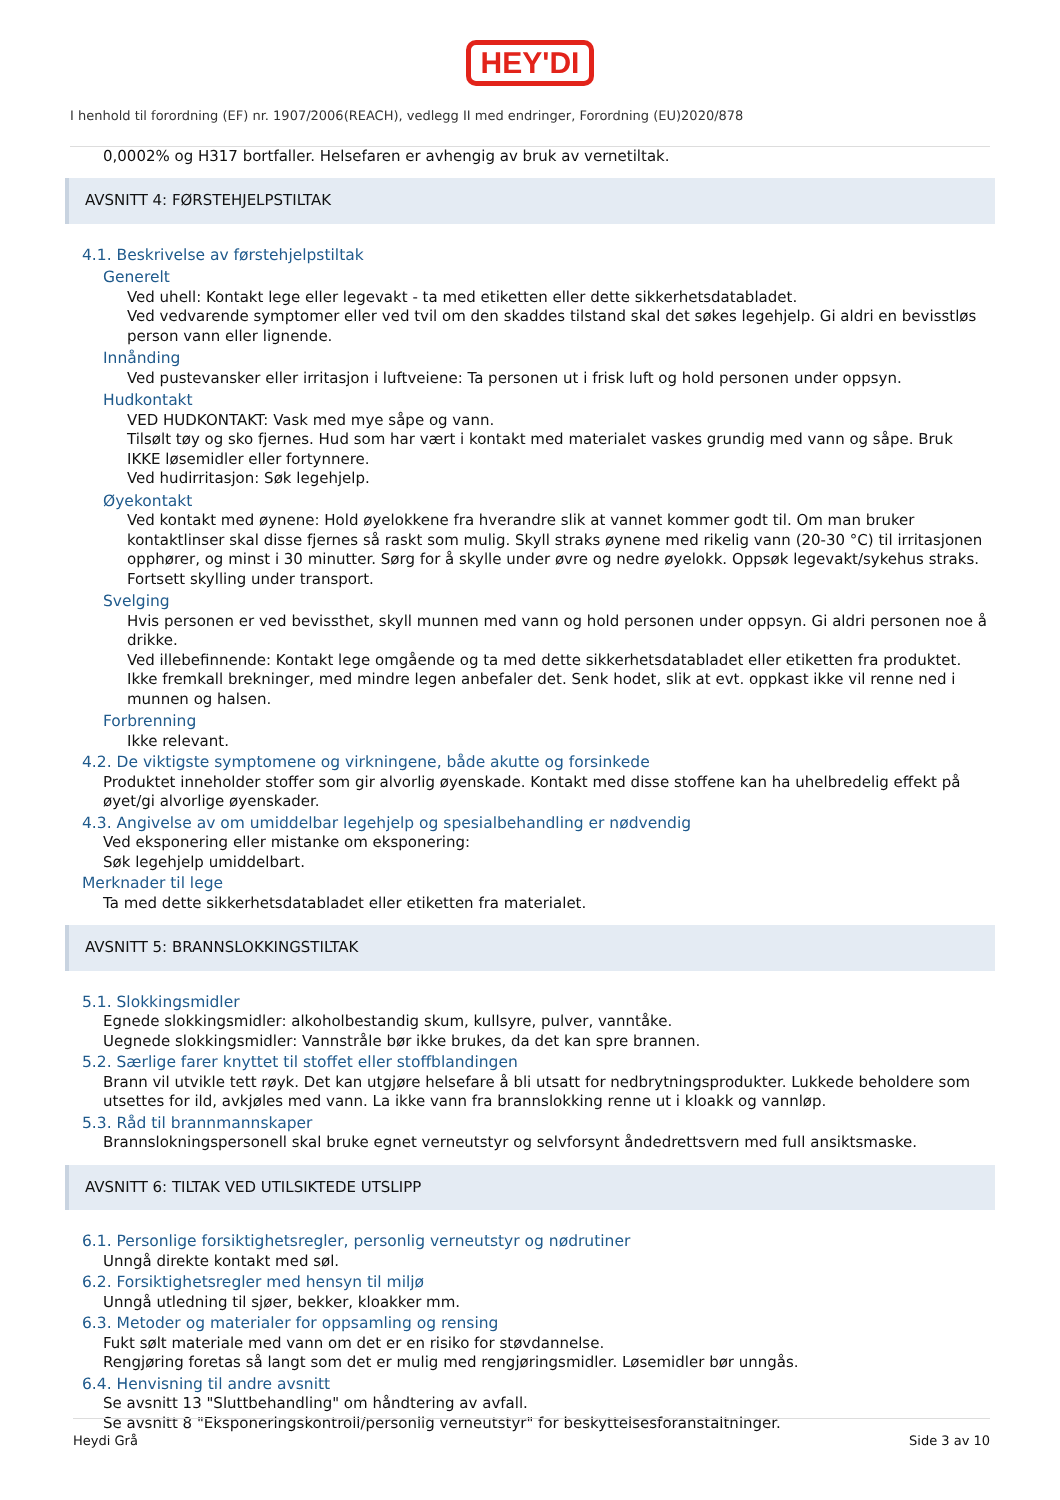HEY'DI
I henhold til forordning (EF) nr. 1907/2006(REACH), vedlegg II med endringer, Forordning (EU)2020/878
0,0002% og H317 bortfaller. Helsefaren er avhengig av bruk av vernetiltak.
AVSNITT 4: FØRSTEHJELPSTILTAK
4.1. Beskrivelse av førstehjelpstiltak
Generelt
Ved uhell: Kontakt lege eller legevakt - ta med etiketten eller dette sikkerhetsdatabladet.
Ved vedvarende symptomer eller ved tvil om den skaddes tilstand skal det søkes legehjelp. Gi aldri en bevisstløs person vann eller lignende.
Innånding
Ved pustevansker eller irritasjon i luftveiene: Ta personen ut i frisk luft og hold personen under oppsyn.
Hudkontakt
VED HUDKONTAKT: Vask med mye såpe og vann.
Tilsølt tøy og sko fjernes. Hud som har vært i kontakt med materialet vaskes grundig med vann og såpe. Bruk IKKE løsemidler eller fortynnere.
Ved hudirritasjon: Søk legehjelp.
Øyekontakt
Ved kontakt med øynene: Hold øyelokkene fra hverandre slik at vannet kommer godt til. Om man bruker kontaktlinser skal disse fjernes så raskt som mulig. Skyll straks øynene med rikelig vann (20-30 °C) til irritasjonen opphører, og minst i 30 minutter. Sørg for å skylle under øvre og nedre øyelokk. Oppsøk legevakt/sykehus straks. Fortsett skylling under transport.
Svelging
Hvis personen er ved bevissthet, skyll munnen med vann og hold personen under oppsyn. Gi aldri personen noe å drikke.
Ved illebefinnende: Kontakt lege omgående og ta med dette sikkerhetsdatabladet eller etiketten fra produktet.
Ikke fremkall brekninger, med mindre legen anbefaler det. Senk hodet, slik at evt. oppkast ikke vil renne ned i munnen og halsen.
Forbrenning
Ikke relevant.
4.2. De viktigste symptomene og virkningene, både akutte og forsinkede
Produktet inneholder stoffer som gir alvorlig øyenskade. Kontakt med disse stoffene kan ha uhelbredelig effekt på øyet/gi alvorlige øyenskader.
4.3. Angivelse av om umiddelbar legehjelp og spesialbehandling er nødvendig
Ved eksponering eller mistanke om eksponering:
Søk legehjelp umiddelbart.
Merknader til lege
Ta med dette sikkerhetsdatabladet eller etiketten fra materialet.
AVSNITT 5: BRANNSLOKKINGSTILTAK
5.1. Slokkingsmidler
Egnede slokkingsmidler: alkoholbestandig skum, kullsyre, pulver, vanntåke.
Uegnede slokkingsmidler: Vannstråle bør ikke brukes, da det kan spre brannen.
5.2. Særlige farer knyttet til stoffet eller stoffblandingen
Brann vil utvikle tett røyk. Det kan utgjøre helsefare å bli utsatt for nedbrytningsprodukter. Lukkede beholdere som utsettes for ild, avkjøles med vann. La ikke vann fra brannslokking renne ut i kloakk og vannløp.
5.3. Råd til brannmannskaper
Brannslokningspersonell skal bruke egnet verneutstyr og selvforsynt åndedrettsvern med full ansiktsmaske.
AVSNITT 6: TILTAK VED UTILSIKTEDE UTSLIPP
6.1. Personlige forsiktighetsregler, personlig verneutstyr og nødrutiner
Unngå direkte kontakt med søl.
6.2. Forsiktighetsregler med hensyn til miljø
Unngå utledning til sjøer, bekker, kloakker mm.
6.3. Metoder og materialer for oppsamling og rensing
Fukt sølt materiale med vann om det er en risiko for støvdannelse.
Rengjøring foretas så langt som det er mulig med rengjøringsmidler. Løsemidler bør unngås.
6.4. Henvisning til andre avsnitt
Se avsnitt 13 "Sluttbehandling" om håndtering av avfall.
Se avsnitt 8 "Eksponeringskontroll/personlig verneutstyr" for beskyttelsesforanstaltninger.
Heydi Grå Side 3 av 10